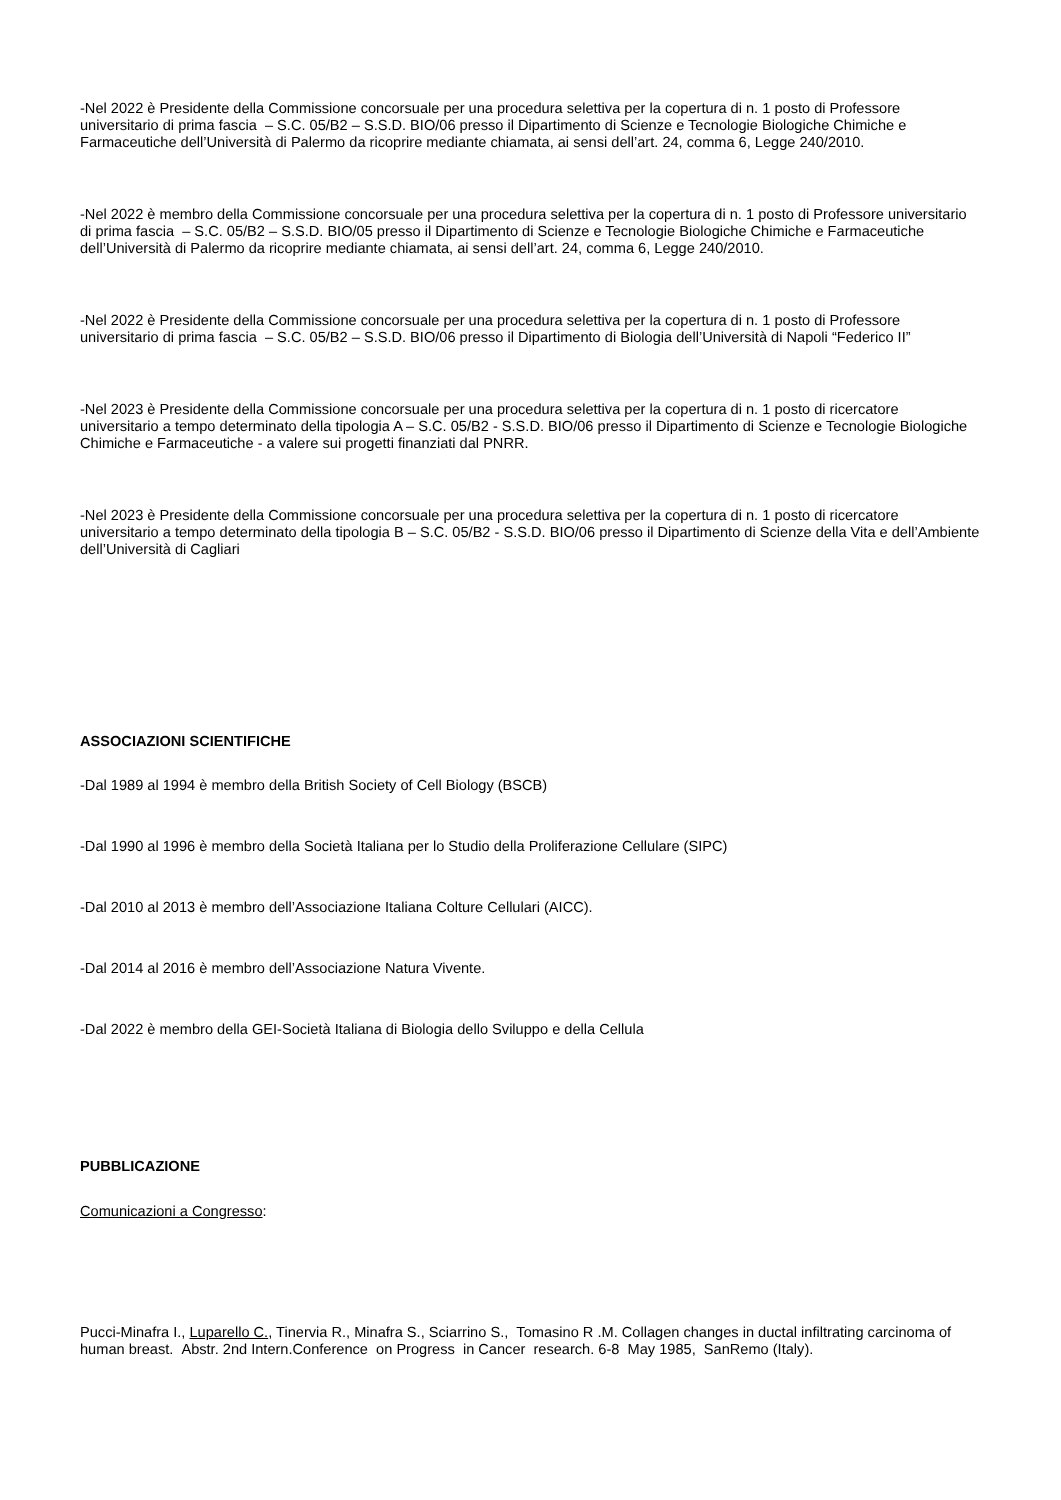-Nel 2022 è Presidente della Commissione concorsuale per una procedura selettiva per la copertura di n. 1 posto di Professore universitario di prima fascia – S.C. 05/B2 – S.S.D. BIO/06 presso il Dipartimento di Scienze e Tecnologie Biologiche Chimiche e Farmaceutiche dell’Università di Palermo da ricoprire mediante chiamata, ai sensi dell’art. 24, comma 6, Legge 240/2010.
-Nel 2022 è membro della Commissione concorsuale per una procedura selettiva per la copertura di n. 1 posto di Professore universitario di prima fascia – S.C. 05/B2 – S.S.D. BIO/05 presso il Dipartimento di Scienze e Tecnologie Biologiche Chimiche e Farmaceutiche dell’Università di Palermo da ricoprire mediante chiamata, ai sensi dell’art. 24, comma 6, Legge 240/2010.
-Nel 2022 è Presidente della Commissione concorsuale per una procedura selettiva per la copertura di n. 1 posto di Professore universitario di prima fascia – S.C. 05/B2 – S.S.D. BIO/06 presso il Dipartimento di Biologia dell’Università di Napoli “Federico II”
-Nel 2023 è Presidente della Commissione concorsuale per una procedura selettiva per la copertura di n. 1 posto di ricercatore universitario a tempo determinato della tipologia A – S.C. 05/B2 - S.S.D. BIO/06 presso il Dipartimento di Scienze e Tecnologie Biologiche Chimiche e Farmaceutiche - a valere sui progetti finanziati dal PNRR.
-Nel 2023 è Presidente della Commissione concorsuale per una procedura selettiva per la copertura di n. 1 posto di ricercatore universitario a tempo determinato della tipologia B – S.C. 05/B2 - S.S.D. BIO/06 presso il Dipartimento di Scienze della Vita e dell’Ambiente dell’Università di Cagliari
ASSOCIAZIONI SCIENTIFICHE
-Dal 1989 al 1994 è membro della British Society of Cell Biology (BSCB)
-Dal 1990 al 1996 è membro della Società Italiana per lo Studio della Proliferazione Cellulare (SIPC)
-Dal 2010 al 2013 è membro dell’Associazione Italiana Colture Cellulari (AICC).
-Dal 2014 al 2016 è membro dell’Associazione Natura Vivente.
-Dal 2022 è membro della GEI-Società Italiana di Biologia dello Sviluppo e della Cellula
PUBBLICAZIONE
Comunicazioni a Congresso:
Pucci-Minafra I., Luparello C., Tinervia R., Minafra S., Sciarrino S., Tomasino R .M. Collagen changes in ductal infiltrating carcinoma of human breast. Abstr. 2nd Intern.Conference on Progress in Cancer research. 6-8 May 1985, SanRemo (Italy).